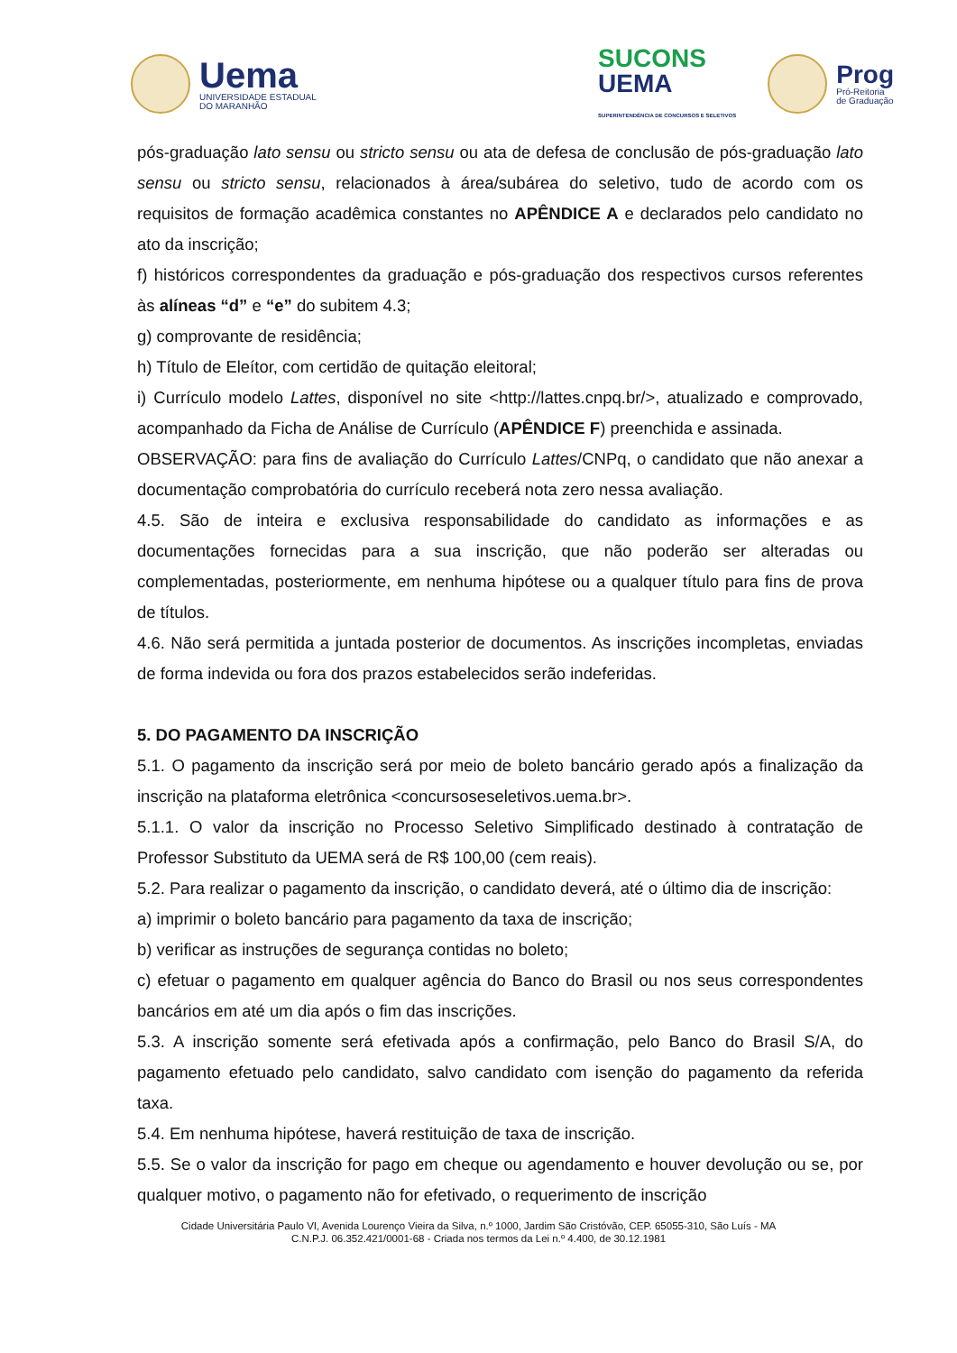Uema
UNIVERSIDADE ESTADUAL
DO MARANHÃO
SUCONS
UEMA
SUPERINTENDÊNCIA DE CONCURSOS E SELETIVOS
Prog
Pró-Reitoria
de Graduação
pós-graduação lato sensu ou stricto sensu ou ata de defesa de conclusão de pós-graduação lato sensu ou stricto sensu, relacionados à área/subárea do seletivo, tudo de acordo com os requisitos de formação acadêmica constantes no APÊNDICE A e declarados pelo candidato no ato da inscrição;
f) históricos correspondentes da graduação e pós-graduação dos respectivos cursos referentes às alíneas “d” e “e” do subitem 4.3;
g) comprovante de residência;
h) Título de Eleítor, com certidão de quitação eleitoral;
i) Currículo modelo Lattes, disponível no site <http://lattes.cnpq.br/>, atualizado e comprovado, acompanhado da Ficha de Análise de Currículo (APÊNDICE F) preenchida e assinada.
OBSERVAÇÃO: para fins de avaliação do Currículo Lattes/CNPq, o candidato que não anexar a documentação comprobatória do currículo receberá nota zero nessa avaliação.
4.5. São de inteira e exclusiva responsabilidade do candidato as informações e as documentações fornecidas para a sua inscrição, que não poderão ser alteradas ou complementadas, posteriormente, em nenhuma hipótese ou a qualquer título para fins de prova de títulos.
4.6. Não será permitida a juntada posterior de documentos. As inscrições incompletas, enviadas de forma indevida ou fora dos prazos estabelecidos serão indeferidas.
5. DO PAGAMENTO DA INSCRIÇÃO
5.1. O pagamento da inscrição será por meio de boleto bancário gerado após a finalização da inscrição na plataforma eletrônica <concursoseseletivos.uema.br>.
5.1.1. O valor da inscrição no Processo Seletivo Simplificado destinado à contratação de Professor Substituto da UEMA será de R$ 100,00 (cem reais).
5.2. Para realizar o pagamento da inscrição, o candidato deverá, até o último dia de inscrição:
a) imprimir o boleto bancário para pagamento da taxa de inscrição;
b) verificar as instruções de segurança contidas no boleto;
c) efetuar o pagamento em qualquer agência do Banco do Brasil ou nos seus correspondentes bancários em até um dia após o fim das inscrições.
5.3. A inscrição somente será efetivada após a confirmação, pelo Banco do Brasil S/A, do pagamento efetuado pelo candidato, salvo candidato com isenção do pagamento da referida taxa.
5.4. Em nenhuma hipótese, haverá restituição de taxa de inscrição.
5.5. Se o valor da inscrição for pago em cheque ou agendamento e houver devolução ou se, por qualquer motivo, o pagamento não for efetivado, o requerimento de inscrição
Cidade Universitária Paulo VI, Avenida Lourenço Vieira da Silva, n.º 1000, Jardim São Cristóvão, CEP. 65055-310, São Luís - MA
C.N.P.J. 06.352.421/0001-68 - Criada nos termos da Lei n.º 4.400, de 30.12.1981